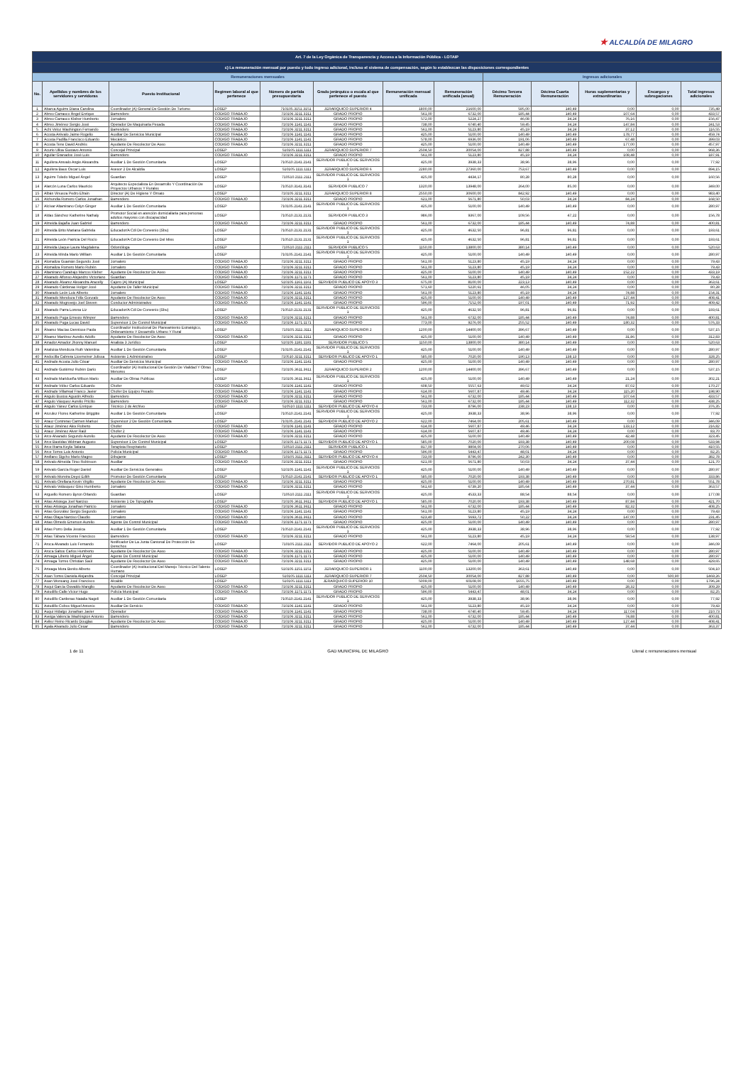★ ALCALDÍA DE MILAGRO
| Art. 7 de la Ley Orgánica de Transparencia y Acceso a la Información Pública - LOTAIP | | | | | | | | | | | | |
| --- | --- | --- | --- | --- | --- | --- | --- | --- | --- | --- | --- | --- |
| c) La remuneración mensual por puesto y todo ingreso adicional, incluso el sistema de compensación, según lo establezcan las disposiciones correspondientes | | | | | | | | | | | | |
| Remuneraciones mensuales | | | | | | | | Ingresos adicionales | | | | |
| No. | Apellidos y nombres de los servidores y servidoras | Puesto Institucional | Regimen laboral al que pertenece | Número de partida presupuestaria | Grado jerárquico o escala al que pertenece el puesto | Remuneración mensual unificada | Remuneración unificada (anual) | Décimo Tercera Remuneración | Décima Cuarta Remuneración | Horas suplementarias y extraordinarias | Encargos y subrogaciones | Total ingresos adicionales |
| 1 | Abarca Aguirre Diana Carolina | Coordinador (A) General De Gestión De Turismo | LOSEP | 710105.3151.3151 | JERARQUICO SUPERIOR 4 | 1800,00 | 21600,00 | 595,00 | 140,49 | 0,00 | 0,00 | 735,49 |
| 2 | Abreo Carrasco Ángel Enrique | Barrendero | CODIGO TRABAJO | 710106.3211.3211 | GRADO PROPIO | 561,00 | 6732,00 | 185,44 | 140,49 | 107,64 | 0,00 | 433,57 |
| 3 | Abreo Carrasco Kleber Humberto | Jornalero | CODIGO TRABAJO | 710106.3211.3211 | GRADO PROPIO | 572,00 | 5224,27 | 46,08 | 34,24 | 76,16 | 0,00 | 156,47 |
| 4 | Abreo Jiménez Sergio José | Operador De Maquinaria Pesada | CODIGO TRABAJO | 710106.1141.1141 | GRADO PROPIO | 738,00 | 6740,40 | 59,45 | 34,24 | 147,84 | 0,00 | 241,53 |
| 5 | Achi Veloz Washington Fernando | Barrendero | CODIGO TRABAJO | 710106.3211.3211 | GRADO PROPIO | 561,00 | 5123,80 | 45,19 | 34,24 | 37,12 | 0,00 | 116,55 |
| 6 | Acosta Arévalo Jaime Rogelio | Auxiliar De Servicios Municipal | CODIGO TRABAJO | 710106.1141.1141 | GRADO PROPIO | 425,00 | 5100,00 | 140,49 | 140,49 | 178,77 | 0,00 | 459,74 |
| 7 | Acosta Padilla Francisco Eduardo | Mecánico | CODIGO TRABAJO | 710106.1141.1141 | GRADO PROPIO | 578,00 | 6936,00 | 191,06 | 140,49 | 67,48 | 0,00 | 399,03 |
| 8 | Acosta Tene David Andrés | Ayudante De Recolector De Aseo | CODIGO TRABAJO | 710106.3211.3211 | GRADO PROPIO | 425,00 | 5100,00 | 140,49 | 140,49 | 177,00 | 0,00 | 457,97 |
| 9 | Acurio Ulloa Gustavo Antonio | Concejal Principal | LOSEP | 510105.1111.1111 | JERARQUICO SUPERIOR 7 | 2504,50 | 30054,00 | 827,88 | 140,49 | 0,00 | 0,00 | 968,36 |
| 10 | Aguilar Granados José Luis | Barrendero | CODIGO TRABAJO | 710106.3211.3211 | GRADO PROPIO | 561,00 | 5123,80 | 45,19 | 34,24 | 108,48 | 0,00 | 187,91 |
| 11 | Aguilera Arevalo Angie Alexandra | Auxiliar 1 De Gestión Comunitaria | LOSEP | 710510.2141.2141 | SERVIDOR PUBLICO DE SERVICIOS 1 | 425,00 | 3938,33 | 38,96 | 38,96 | 0,00 | 0,00 | 77,92 |
| 12 | Aguilera Baus Oscar Luis | Asesor 2 De Alcaldía | LOSEP | 510105.1111.1111 | JERARQUICO SUPERIOR 6 | 2280,00 | 27360,00 | 753,67 | 140,49 | 0,00 | 0,00 | 894,15 |
| 13 | Aguirre Toledo Miguel Ángel | Guardian | LOSEP | 710510.2111.2111 | SERVIDOR PUBLICO DE SERVICIOS 1 | 425,00 | 4434,17 | 80,28 | 80,28 | 0,00 | 0,00 | 160,56 |
| 14 | Alarcón Luna Carlos Mauricio | Arquitecto Especialista En Desarrollo Y Coordinación De Proyectos Urbanos Y Rurales | LOSEP | 710510.3141.3141 | SERVIDOR PUBLICO 7 | 1320,00 | 13948,00 | 264,00 | 85,00 | 0,00 | 0,00 | 349,00 |
| 15 | Albán Vinueza Pedro Efraín | Director (A) De Higiene Y Ornato | LOSEP | 710105.3211.3211 | JERARQUICO SUPERIOR 8 | 2550,00 | 30600,00 | 842,92 | 140,49 | 0,00 | 0,00 | 983,40 |
| 16 | Alchundia Romero Carlos Jonathan | Barrendero | CODIGO TRABAJO | 710106.3211.3211 | GRADO PROPIO | 621,00 | 5671,80 | 50,03 | 34,24 | 84,24 | 0,00 | 168,50 |
| 17 | Alcívar Altamirano Celyn Ginger | Auxiliar 1 De Gestión Comunitaria | LOSEP | 710105.2141.2141 | SERVIDOR PUBLICO DE SERVICIOS 1 | 425,00 | 5100,00 | 140,49 | 140,49 | 0,00 | 0,00 | 280,97 |
| 18 | Aldas Sánchez Katherine Nathaly | Promotor Social en atención domicialiaria para personas adultos mayores con discapacidad | LOSEP | 710510.2131.2131 | SERVIDOR PUBLICO 3 | 986,00 | 9367,00 | 109,56 | 47,22 | 0,00 | 0,00 | 156,78 |
| 19 | Almeida Bajaña Juan Gabriel | Barrendero | CODIGO TRABAJO | 710106.3211.3211 | GRADO PROPIO | 561,00 | 6732,00 | 185,44 | 140,49 | 74,88 | 0,00 | 400,81 |
| 20 | Almeida Brito Mariana Gabriela | Educador/A Cdi De Convenio (Sbu) | LOSEP | 710510.2131.2131 | SERVIDOR PUBLICO DE SERVICIOS 1 | 425,00 | 4632,50 | 96,81 | 96,81 | 0,00 | 0,00 | 193,61 |
| 21 | Almeida León Patricia Del Rocío | Educador/A Cdi De Convenio Del Mies | LOSEP | 710510.2131.2131 | SERVIDOR PUBLICO DE SERVICIOS 1 | 425,00 | 4632,50 | 96,81 | 96,81 | 0,00 | 0,00 | 193,61 |
| 22 | Almeida Llaque Laura Magdalena | Odontóloga | LOSEP | 710510.2111.2111 | SERVIDOR PUBLICO 5 | 1150,00 | 13800,00 | 380,14 | 140,49 | 0,00 | 0,00 | 520,63 |
| 23 | Almeida Minda Mario William | Auxiliar 1 De Gestión Comunitaria | LOSEP | 710105.2141.2141 | SERVIDOR PUBLICO DE SERVICIOS 1 | 425,00 | 5100,00 | 140,49 | 140,49 | 0,00 | 0,00 | 280,97 |
| 24 | Alomaliza Guamán Segundo José | Jornalero | CODIGO TRABAJO | 710106.3211.3211 | GRADO PROPIO | 561,00 | 5123,80 | 45,19 | 34,24 | 0,00 | 0,00 | 79,43 |
| 25 | Alomaliza Romero Mario Rubén | Jornalero | CODIGO TRABAJO | 710106.3211.3211 | GRADO PROPIO | 561,00 | 5123,80 | 45,19 | 34,24 | 0,00 | 0,00 | 79,43 |
| 26 | Altamirano Carabajo Marcos Kleber | Ayudante De Recolector De Aseo | CODIGO TRABAJO | 710106.3211.3211 | GRADO PROPIO | 425,00 | 5100,00 | 140,49 | 140,49 | 152,22 | 0,00 | 433,19 |
| 27 | Alvarado Alfonso Alejandro Victoriano | Guardian | CODIGO TRABAJO | 710106.1171.1171 | GRADO PROPIO | 561,00 | 5123,80 | 45,19 | 34,24 | 0,00 | 0,00 | 79,43 |
| 28 | Alvarado Álvarez Alexandra Aracelly | Cajero (A) Municipal | LOSEP | 510105.1161.1161 | SERVIDOR PUBLICO DE APOYO 3 | 675,00 | 8100,00 | 223,13 | 140,49 | 0,00 | 0,00 | 363,61 |
| 29 | Alvarado Cárdenas Holger José | Ayudante De Taller Municipal | CODIGO TRABAJO | 710106.3211.3211 | GRADO PROPIO | 571,60 | 5220,61 | 46,05 | 34,24 | 0,00 | 0,00 | 80,28 |
| 30 | Alvarado León Luis Alberto | Jornalero | CODIGO TRABAJO | 710106.1141.1141 | GRADO PROPIO | 561,00 | 5123,80 | 45,19 | 34,24 | 74,88 | 0,00 | 154,31 |
| 31 | Alvarado Mendoza Félix Gonzalo | Ayudante De Recolector De Aseo | CODIGO TRABAJO | 710106.3211.3211 | GRADO PROPIO | 425,00 | 5100,00 | 140,49 | 140,49 | 127,44 | 0,00 | 408,41 |
| 32 | Alvarado Mogrovejo Joel Steven | Conductor Administrativo | CODIGO TRABAJO | 710106.1141.1141 | GRADO PROPIO | 596,00 | 7152,00 | 197,01 | 140,49 | 71,92 | 0,00 | 409,42 |
| 33 | Alvarado Parra Lorena Liz | Educador/A Cdi De Convenio (Sbu) | LOSEP | 710510.2131.2131 | SERVIDOR PUBLICO DE SERVICIOS 1 | 425,00 | 4632,50 | 96,81 | 96,81 | 0,00 | 0,00 | 193,61 |
| 34 | Alvarado Puga Ernesto Wimper | Barrendero | CODIGO TRABAJO | 710106.3211.3211 | GRADO PROPIO | 561,00 | 6732,00 | 185,44 | 140,49 | 74,88 | 0,00 | 400,81 |
| 35 | Alvarado Puga Lucas David | Supervisor 1 De Control Municipal | CODIGO TRABAJO | 710106.1171.1171 | GRADO PROPIO | 773,00 | 9276,00 | 255,52 | 140,49 | 180,32 | 0,00 | 576,33 |
| 36 | Álvarez Macías Dennisse Paola | Coordinador Institucional De Planeamiento Estratégico, Ordenamiento Y Desarrollo Urbano Y Rural | LOSEP | 710105.3111.3111 | JERARQUICO SUPERIOR 2 | 1200,00 | 14400,00 | 396,67 | 140,49 | 0,00 | 0,00 | 537,15 |
| 37 | Álvarez Martínez Aurelio Adolfo | Ayudante De Recolector De Aseo | CODIGO TRABAJO | 710106.3211.3211 | GRADO PROPIO | 425,00 | 5100,00 | 140,49 | 140,49 | 31,86 | 0,00 | 312,83 |
| 38 | Amador Amador Jhonny Manuel | Analista 3 Jurídico | LOSEP | 510105.1181.1181 | SERVIDOR PUBLICO 5 | 1150,00 | 13800,00 | 380,14 | 140,49 | 0,00 | 0,00 | 520,63 |
| 39 | Analuisa Mendoza Ruth Valentina | Auxiliar 1 De Gestión Comunitaria | LOSEP | 710105.2141.2141 | SERVIDOR PUBLICO DE SERVICIOS 1 | 425,00 | 5100,00 | 140,49 | 140,49 | 0,00 | 0,00 | 280,97 |
| 40 | Andocilla Cabrera Licemeiner Julissa | Asistente 1 Administrativo | LOSEP | 710510.3211.3211 | SERVIDOR PUBLICO DE APOYO 1 | 585,00 | 7020,00 | 190,13 | 138,13 | 0,00 | 0,00 | 328,25 |
| 41 | Andrade Acosta Julio César | Auxiliar De Servicios Municipal | CODIGO TRABAJO | 710106.1141.1141 | GRADO PROPIO | 425,00 | 5100,00 | 140,49 | 140,49 | 0,00 | 0,00 | 280,97 |
| 42 | Andrade Gutiérrez Rubén Darío | Coordinador (A) Institucional De Gestión De Vialidad Y Obras Menores | LOSEP | 710105.3611.3611 | JERARQUICO SUPERIOR 2 | 1200,00 | 14400,00 | 396,67 | 140,49 | 0,00 | 0,00 | 537,15 |
| 43 | Andrade Maridueña Wilson Mario | Auxiliar De Obras Publicas | LOSEP | 710105.3611.3611 | SERVIDOR PUBLICO DE SERVICIOS 1 | 425,00 | 5100,00 | 140,49 | 140,49 | 21,24 | 0,00 | 302,21 |
| 44 | Andrade Vélez Carlos Eduardo | Chofer | CODIGO TRABAJO | 710106.1141.1141 | GRADO PROPIO | 608,50 | 5557,63 | 49,02 | 34,24 | 87,02 | 0,00 | 170,27 |
| 45 | Andrade Villarreal Franco Javier | Chofer De Equipo Pesado | CODIGO TRABAJO | 710106.1141.1141 | GRADO PROPIO | 614,00 | 5607,87 | 49,46 | 34,24 | 115,20 | 0,00 | 198,90 |
| 46 | Angulo Bustos Agustín Alfredo | Barrendero | CODIGO TRABAJO | 710106.3211.3211 | GRADO PROPIO | 561,00 | 6732,00 | 185,44 | 140,49 | 107,64 | 0,00 | 433,57 |
| 47 | Angulo Vásquez Aurelio Pricilio | Barrendero | CODIGO TRABAJO | 710106.3211.3211 | GRADO PROPIO | 561,00 | 6732,00 | 185,44 | 140,49 | 112,32 | 0,00 | 438,25 |
| 48 | Angulo Yánez Carlos Enrique | Técnico 2 de Archivo | LOSEP | 510510.1111.1111 | SERVIDOR PUBLICO DE APOYO 4 | 733,00 | 8796,00 | 238,23 | 138,13 | 0,00 | 0,00 | 376,35 |
| 49 | Anzulez Flores Katherine Briggitte | Auxiliar 1 De Gestión Comunitaria | LOSEP | 710510.2141.2141 | SERVIDOR PUBLICO DE SERVICIOS 1 | 425,00 | 3938,33 | 38,96 | 38,96 | 0,00 | 0,00 | 77,92 |
| 50 | Arauz Contreras Carmen Mariuxi | Supervisor 2 De Gestión Comunitaria | LOSEP | 710105.2141.2141 | SERVIDOR PUBLICO DE APOYO 2 | 622,00 | 7464,00 | 205,61 | 140,49 | 0,00 | 0,00 | 346,09 |
| 51 | Arauz Jiménez Alex Roberto | Chofer | CODIGO TRABAJO | 710106.1141.1141 | GRADO PROPIO | 614,00 | 5607,87 | 49,46 | 34,24 | 133,12 | 0,00 | 216,82 |
| 52 | Arauz Jiménez Alver Raúl | Chofer 2 | CODIGO TRABAJO | 710106.1141.1141 | GRADO PROPIO | 614,00 | 5607,87 | 49,46 | 34,24 | 0,00 | 0,00 | 83,70 |
| 53 | Arce Alvarado Segundo Aurelio | Ayudante De Recolector De Aseo | CODIGO TRABAJO | 710106.3211.3211 | GRADO PROPIO | 425,00 | 5100,00 | 140,49 | 140,49 | 42,48 | 0,00 | 323,45 |
| 54 | Arce Bastidas Widman Augusto | Supervisor 1 De Control Municipal | LOSEP | 710105.1171.1171 | SERVIDOR PUBLICO DE APOYO 1 | 585,00 | 7020,00 | 193,38 | 140,49 | 200,08 | 0,00 | 533,94 |
| 55 | Arce Ibarra Keyla Tatiana | Terapista Respiratorio | LOSEP | 710510.2111.2111 | SERVIDOR PUBLICO 1 | 817,00 | 9804,00 | 270,06 | 140,49 | 0,00 | 0,00 | 410,55 |
| 56 | Arce Torres Luis Antonio | Policía Municipal | CODIGO TRABAJO | 710106.1171.1171 | GRADO PROPIO | 596,00 | 5443,47 | 48,01 | 34,24 | 0,00 | 0,00 | 82,25 |
| 57 | Arellano Sigcho Mario Magno | Dibujante | LOSEP | 710105.3111.3111 | SERVIDOR PUBLICO DE APOYO 4 | 733,00 | 8796,00 | 242,30 | 140,49 | 0,00 | 0,00 | 382,78 |
| 58 | Arévalo Almeida Tirso Robinson | Auxiliar | CODIGO TRABAJO | 710106.3211.3211 | GRADO PROPIO | 621,00 | 5671,80 | 50,03 | 34,24 | 37,44 | 0,00 | 121,70 |
| 59 | Arévalo García Roger Daniel | Auxiliar De Servicios Generales | LOSEP | 510105.1141.1141 | SERVIDOR PUBLICO DE SERVICIOS 1 | 425,00 | 5100,00 | 140,49 | 140,49 | 0,00 | 0,00 | 280,97 |
| 60 | Arévalo Moreira Deysi Edith | Promotor De Gestión Comunitaria | LOSEP | 710510.2141.2141 | SERVIDOR PUBLICO DE APOYO 1 | 585,00 | 7020,00 | 193,38 | 140,49 | 0,00 | 0,00 | 333,86 |
| 61 | Arévalo Orellana Kevin Virgilio | Ayudante De Recolector De Aseo | CODIGO TRABAJO | 710106.3211.3211 | GRADO PROPIO | 425,00 | 5100,00 | 140,49 | 140,49 | 270,81 | 0,00 | 551,78 |
| 62 | Arévalo Velásquez Gino Humberto | Jornalero | CODIGO TRABAJO | 710106.3211.3211 | GRADO PROPIO | 561,60 | 6739,20 | 185,64 | 140,49 | 37,44 | 0,00 | 363,57 |
| 63 | Arguello Romero Byron Orlando | Guardian | LOSEP | 710510.2111.2111 | SERVIDOR PUBLICO DE SERVICIOS 1 | 425,00 | 4533,33 | 88,54 | 88,54 | 0,00 | 0,00 | 177,08 |
| 64 | Arias Aristega Joel Narciso | Asistente 1 De Topografía | LOSEP | 710105.3611.3611 | SERVIDOR PUBLICO DE APOYO 1 | 585,00 | 7020,00 | 193,38 | 140,49 | 87,84 | 0,00 | 421,70 |
| 65 | Arias Aristega Jonathan Patricio | Jornalero | CODIGO TRABAJO | 710106.3611.3611 | GRADO PROPIO | 561,00 | 6732,00 | 185,44 | 140,49 | 82,32 | 0,00 | 408,25 |
| 66 | Arias González Sergio Segundo | Jornalero | CODIGO TRABAJO | 710106.1141.1141 | GRADO PROPIO | 561,00 | 5123,80 | 45,19 | 34,24 | 0,00 | 0,00 | 79,43 |
| 67 | Arias Olaya Narciso Claudio | Jornalero | CODIGO TRABAJO | 710106.3611.3611 | GRADO PROPIO | 623,40 | 5693,72 | 50,22 | 34,24 | 147,00 | 0,00 | 231,45 |
| 68 | Arias Olmedo Emerson Aurelio | Agente De Control Municipal | CODIGO TRABAJO | 710106.1171.1171 | GRADO PROPIO | 425,00 | 5100,00 | 140,49 | 140,49 | 0,00 | 0,00 | 280,97 |
| 69 | Arias Porro Delia Jessica | Auxiliar 1 De Gestión Comunitaria | LOSEP | 710510.2141.2141 | SERVIDOR PUBLICO DE SERVICIOS 1 | 425,00 | 3938,33 | 38,96 | 38,96 | 0,00 | 0,00 | 77,92 |
| 70 | Arias Tábara Vicente Francisco | Barrendero | CODIGO TRABAJO | 710106.3211.3211 | GRADO PROPIO | 561,00 | 5123,80 | 45,19 | 34,24 | 59,54 | 0,00 | 138,97 |
| 71 | Aroca Alvarado Luis Fernando | Notificador De La Junta Cantonal De Protección De Derechos | LOSEP | 710105.2111.2111 | SERVIDOR PUBLICO DE APOYO 2 | 622,00 | 7464,00 | 205,61 | 140,49 | 0,00 | 0,00 | 346,09 |
| 72 | Aroca Saltos Carlos Humberto | Ayudante De Recolector De Aseo | CODIGO TRABAJO | 710106.3211.3211 | GRADO PROPIO | 425,00 | 5100,00 | 140,49 | 140,49 | 0,00 | 0,00 | 280,97 |
| 73 | Arreaga Liberio Miguel Ángel | Agente De Control Municipal | CODIGO TRABAJO | 710106.1171.1171 | GRADO PROPIO | 425,00 | 5100,00 | 140,49 | 140,49 | 0,00 | 0,00 | 280,97 |
| 74 | Arreaga Torres Christian Saúl | Ayudante De Recolector De Aseo | CODIGO TRABAJO | 710106.3211.3211 | GRADO PROPIO | 425,00 | 5100,00 | 140,49 | 140,49 | 148,68 | 0,00 | 429,65 |
| 75 | Arteaga Mora Benito Alberto | Coordinador (A) Institucional Del Manejo Técnico Del Talento Humano | LOSEP | 510105.1151.1151 | JERARQUICO SUPERIOR 1 | 1100,00 | 13200,00 | 363,61 | 140,49 | 0,00 | 0,00 | 504,10 |
| 76 | Asan Torres Daniela Alejandra | Concejal Principal | LOSEP | 510105.1111.1111 | JERARQUICO SUPERIOR 7 | 2504,50 | 30054,00 | 827,88 | 140,49 | 0,00 | 500,90 | 1469,26 |
| 77 | Asan Wonsang José Francisco | Alcalde | LOSEP | 510105.1111.1111 | JERARQUICO SUPERIOR 10 | 5009,00 | 60108,00 | 1655,75 | 140,49 | 0,00 | 0,00 | 1796,24 |
| 78 | Asqui García Oswaldo Manglio | Ayudante De Recolector De Aseo | CODIGO TRABAJO | 710106.3211.3211 | GRADO PROPIO | 425,00 | 5100,00 | 140,49 | 140,49 | 28,32 | 0,00 | 309,29 |
| 79 | Astudillo Calle Víctor Hugo | Policía Municipal | CODIGO TRABAJO | 710106.1171.1171 | GRADO PROPIO | 596,00 | 5443,47 | 48,01 | 34,24 | 0,00 | 0,00 | 82,25 |
| 80 | Astudillo Cardenas Natalia Nageli | Auxiliar 1 De Gestión Comunitaria | LOSEP | 710510.2141.2141 | SERVIDOR PUBLICO DE SERVICIOS 1 | 425,00 | 3938,33 | 38,96 | 38,96 | 0,00 | 0,00 | 77,92 |
| 81 | Astudillo Cobos Miguel Antonio | Auxiliar De Servicio | CODIGO TRABAJO | 710106.1141.1141 | GRADO PROPIO | 561,00 | 5123,80 | 45,19 | 34,24 | 0,00 | 0,00 | 79,43 |
| 82 | Auqui Hidalgo Jonathan Javier | Operador | CODIGO TRABAJO | 710106.1141.1141 | GRADO PROPIO | 738,00 | 6740,40 | 59,45 | 34,24 | 117,04 | 0,00 | 210,73 |
| 83 | Aveiga Valencia Washington Antonio | Barrendero | CODIGO TRABAJO | 710106.3211.3211 | GRADO PROPIO | 561,00 | 6732,00 | 185,44 | 140,49 | 74,88 | 0,00 | 400,81 |
| 84 | Avilez Reino Ricardo Douglas | Ayudante De Recolector De Aseo | CODIGO TRABAJO | 710106.3211.3211 | GRADO PROPIO | 425,00 | 5100,00 | 140,49 | 140,49 | 127,44 | 0,00 | 408,41 |
| 85 | Ayala Alvarado Julio Cesar | Barrendero | CODIGO TRABAJO | 710106.3211.3211 | GRADO PROPIO | 561,00 | 6732,00 | 185,44 | 140,49 | 37,44 | 0,00 | 363,37 |
1 de 11 GAD MUNICIPAL DE MILAGRO Literal c remuneraciones mensual